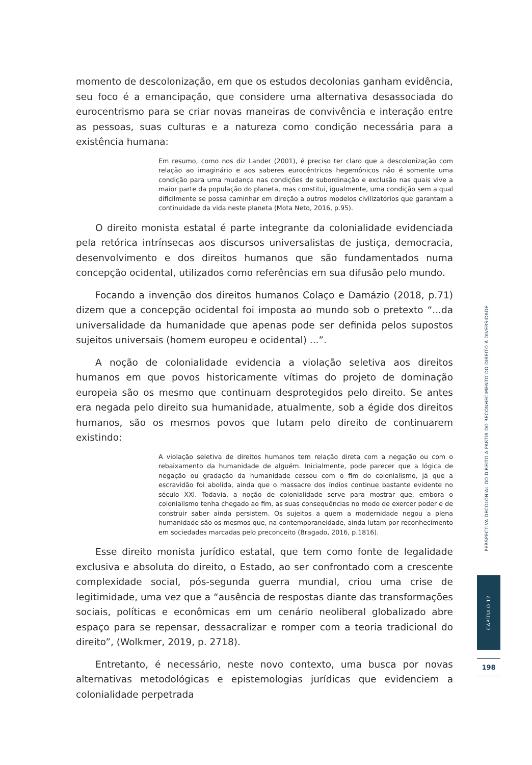momento de descolonização, em que os estudos decolonias ganham evidência, seu foco é a emancipação, que considere uma alternativa desassociada do eurocentrismo para se criar novas maneiras de convivência e interação entre as pessoas, suas culturas e a natureza como condição necessária para a existência humana:
Em resumo, como nos diz Lander (2001), é preciso ter claro que a descolonização com relação ao imaginário e aos saberes eurocêntricos hegemônicos não é somente uma condição para uma mudança nas condições de subordinação e exclusão nas quais vive a maior parte da população do planeta, mas constitui, igualmente, uma condição sem a qual dificilmente se possa caminhar em direção a outros modelos civilizatórios que garantam a continuidade da vida neste planeta (Mota Neto, 2016, p.95).
O direito monista estatal é parte integrante da colonialidade evidenciada pela retórica intrínsecas aos discursos universalistas de justiça, democracia, desenvolvimento e dos direitos humanos que são fundamentados numa concepção ocidental, utilizados como referências em sua difusão pelo mundo.
Focando a invenção dos direitos humanos Colaço e Damázio (2018, p.71) dizem que a concepção ocidental foi imposta ao mundo sob o pretexto “...da universalidade da humanidade que apenas pode ser definida pelos supostos sujeitos universais (homem europeu e ocidental) ...”.
A noção de colonialidade evidencia a violação seletiva aos direitos humanos em que povos historicamente vítimas do projeto de dominação europeia são os mesmo que continuam desprotegidos pelo direito. Se antes era negada pelo direito sua humanidade, atualmente, sob a égide dos direitos humanos, são os mesmos povos que lutam pelo direito de continuarem existindo:
A violação seletiva de direitos humanos tem relação direta com a negação ou com o rebaixamento da humanidade de alguém. Inicialmente, pode parecer que a lógica de negação ou gradação da humanidade cessou com o fim do colonialismo, já que a escravidão foi abolida, ainda que o massacre dos índios continue bastante evidente no século XXI. Todavia, a noção de colonialidade serve para mostrar que, embora o colonialismo tenha chegado ao fim, as suas consequências no modo de exercer poder e de construir saber ainda persistem. Os sujeitos a quem a modernidade negou a plena humanidade são os mesmos que, na contemporaneidade, ainda lutam por reconhecimento em sociedades marcadas pelo preconceito (Bragado, 2016, p.1816).
Esse direito monista jurídico estatal, que tem como fonte de legalidade exclusiva e absoluta do direito, o Estado, ao ser confrontado com a crescente complexidade social, pós-segunda guerra mundial, criou uma crise de legitimidade, uma vez que a “ausência de respostas diante das transformações sociais, políticas e econômicas em um cenário neoliberal globalizado abre espaço para se repensar, dessacralizar e romper com a teoria tradicional do direito”, (Wolkmer, 2019, p. 2718).
Entretanto, é necessário, neste novo contexto, uma busca por novas alternativas metodológicas e epistemologias jurídicas que evidenciem a colonialidade perpetrada
PERSPECTIVA DECOLONIAL DO DIREITO A PARTIR DO RECONHECIMENTO DO DIREITO À DIVERSIDADE
CAPÍTULO 12
198